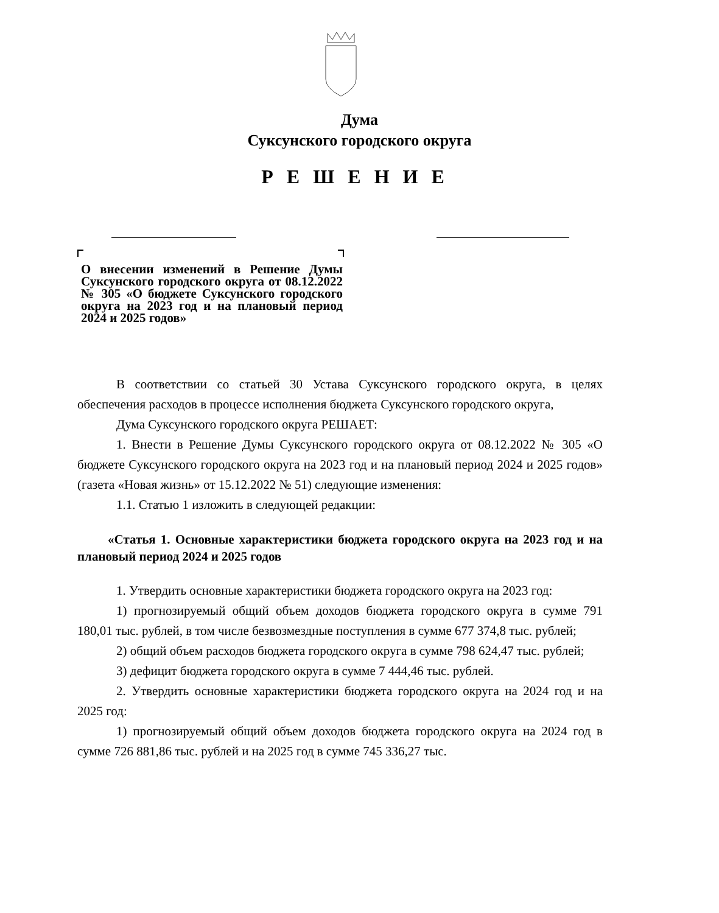Дума
Суксунского городского округа
РЕШЕНИЕ
О внесении изменений в Решение Думы Суксунского городского округа от 08.12.2022 № 305 «О бюджете Суксунского городского округа на 2023 год и на плановый период 2024 и 2025 годов»
В соответствии со статьей 30 Устава Суксунского городского округа, в целях обеспечения расходов в процессе исполнения бюджета Суксунского городского округа,
Дума Суксунского городского округа РЕШАЕТ:
1. Внести в Решение Думы Суксунского городского округа от 08.12.2022 № 305 «О бюджете Суксунского городского округа на 2023 год и на плановый период 2024 и 2025 годов» (газета «Новая жизнь» от 15.12.2022 № 51) следующие изменения:
1.1. Статью 1 изложить в следующей редакции:
«Статья 1. Основные характеристики бюджета городского округа на 2023 год и на плановый период 2024 и 2025 годов
1. Утвердить основные характеристики бюджета городского округа на 2023 год:
1) прогнозируемый общий объем доходов бюджета городского округа в сумме 791 180,01 тыс. рублей, в том числе безвозмездные поступления в сумме 677 374,8 тыс. рублей;
2) общий объем расходов бюджета городского округа в сумме 798 624,47 тыс. рублей;
3) дефицит бюджета городского округа в сумме 7 444,46 тыс. рублей.
2. Утвердить основные характеристики бюджета городского округа на 2024 год и на 2025 год:
1) прогнозируемый общий объем доходов бюджета городского округа на 2024 год в сумме 726 881,86 тыс. рублей и на 2025 год в сумме 745 336,27 тыс.